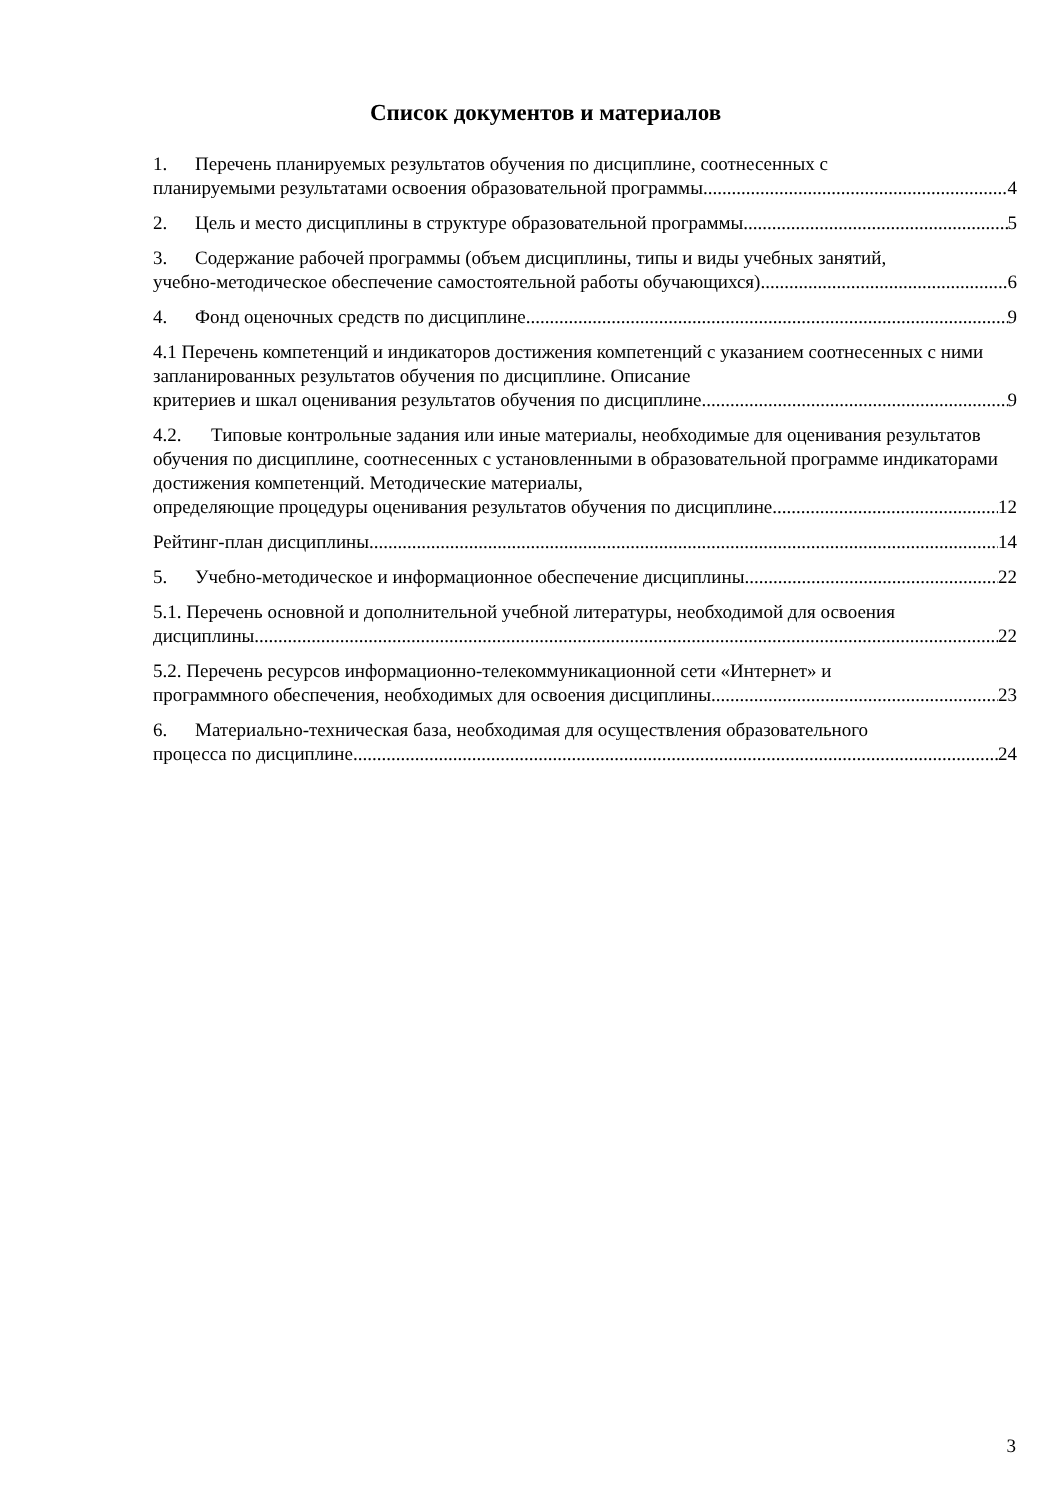Список документов и материалов
1. Перечень планируемых результатов обучения по дисциплине, соотнесенных с
планируемыми результатами освоения образовательной программы 4
2. Цель и место дисциплины в структуре образовательной программы 5
3. Содержание рабочей программы (объем дисциплины, типы и виды учебных занятий,
учебно-методическое обеспечение самостоятельной работы обучающихся) 6
4. Фонд оценочных средств по дисциплине 9
4.1 Перечень компетенций и индикаторов достижения компетенций с указанием соотнесенных с ними запланированных результатов обучения по дисциплине. Описание
критериев и шкал оценивания результатов обучения по дисциплине 9
4.2. Типовые контрольные задания или иные материалы, необходимые для оценивания результатов обучения по дисциплине, соотнесенных с установленными в образовательной программе индикаторами достижения компетенций. Методические материалы,
определяющие процедуры оценивания результатов обучения по дисциплине 12
Рейтинг-план дисциплины 14
5. Учебно-методическое и информационное обеспечение дисциплины 22
5.1. Перечень основной и дополнительной учебной литературы, необходимой для освоения
дисциплины 22
5.2. Перечень ресурсов информационно-телекоммуникационной сети «Интернет» и
программного обеспечения, необходимых для освоения дисциплины 23
6. Материально-техническая база, необходимая для осуществления образовательного
процесса по дисциплине 24
3